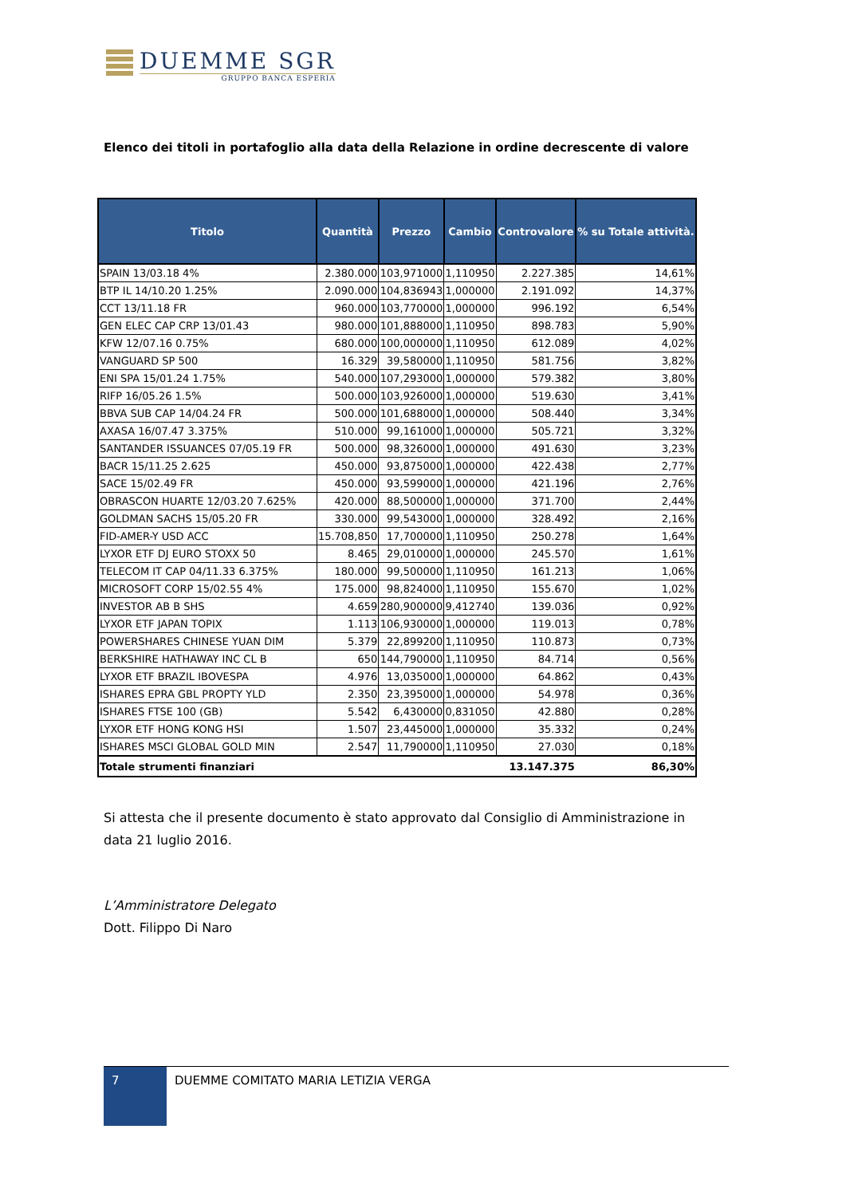DUEMME SGR
GRUPPO BANCA ESPERIA
Elenco dei titoli in portafoglio alla data della Relazione in ordine decrescente di valore
| Titolo | Quantità | Prezzo | Cambio | Controvalore | % su Totale attività. |
| --- | --- | --- | --- | --- | --- |
| SPAIN 13/03.18 4% | 2.380.000 | 103,971000 | 1,110950 | 2.227.385 | 14,61% |
| BTP IL 14/10.20 1.25% | 2.090.000 | 104,836943 | 1,000000 | 2.191.092 | 14,37% |
| CCT 13/11.18 FR | 960.000 | 103,770000 | 1,000000 | 996.192 | 6,54% |
| GEN ELEC CAP CRP 13/01.43 | 980.000 | 101,888000 | 1,110950 | 898.783 | 5,90% |
| KFW 12/07.16 0.75% | 680.000 | 100,000000 | 1,110950 | 612.089 | 4,02% |
| VANGUARD SP 500 | 16.329 | 39,580000 | 1,110950 | 581.756 | 3,82% |
| ENI SPA 15/01.24 1.75% | 540.000 | 107,293000 | 1,000000 | 579.382 | 3,80% |
| RIFP 16/05.26 1.5% | 500.000 | 103,926000 | 1,000000 | 519.630 | 3,41% |
| BBVA SUB CAP 14/04.24 FR | 500.000 | 101,688000 | 1,000000 | 508.440 | 3,34% |
| AXASA 16/07.47 3.375% | 510.000 | 99,161000 | 1,000000 | 505.721 | 3,32% |
| SANTANDER ISSUANCES 07/05.19 FR | 500.000 | 98,326000 | 1,000000 | 491.630 | 3,23% |
| BACR 15/11.25 2.625 | 450.000 | 93,875000 | 1,000000 | 422.438 | 2,77% |
| SACE 15/02.49 FR | 450.000 | 93,599000 | 1,000000 | 421.196 | 2,76% |
| OBRASCON HUARTE 12/03.20 7.625% | 420.000 | 88,500000 | 1,000000 | 371.700 | 2,44% |
| GOLDMAN SACHS 15/05.20 FR | 330.000 | 99,543000 | 1,000000 | 328.492 | 2,16% |
| FID-AMER-Y USD ACC | 15.708,850 | 17,700000 | 1,110950 | 250.278 | 1,64% |
| LYXOR ETF DJ EURO STOXX 50 | 8.465 | 29,010000 | 1,000000 | 245.570 | 1,61% |
| TELECOM IT CAP 04/11.33 6.375% | 180.000 | 99,500000 | 1,110950 | 161.213 | 1,06% |
| MICROSOFT CORP 15/02.55 4% | 175.000 | 98,824000 | 1,110950 | 155.670 | 1,02% |
| INVESTOR AB B SHS | 4.659 | 280,900000 | 9,412740 | 139.036 | 0,92% |
| LYXOR ETF JAPAN TOPIX | 1.113 | 106,930000 | 1,000000 | 119.013 | 0,78% |
| POWERSHARES CHINESE YUAN DIM | 5.379 | 22,899200 | 1,110950 | 110.873 | 0,73% |
| BERKSHIRE HATHAWAY INC CL B | 650 | 144,790000 | 1,110950 | 84.714 | 0,56% |
| LYXOR ETF BRAZIL IBOVESPA | 4.976 | 13,035000 | 1,000000 | 64.862 | 0,43% |
| ISHARES EPRA GBL PROPTY YLD | 2.350 | 23,395000 | 1,000000 | 54.978 | 0,36% |
| ISHARES FTSE 100 (GB) | 5.542 | 6,430000 | 0,831050 | 42.880 | 0,28% |
| LYXOR ETF HONG KONG HSI | 1.507 | 23,445000 | 1,000000 | 35.332 | 0,24% |
| ISHARES MSCI GLOBAL GOLD MIN | 2.547 | 11,790000 | 1,110950 | 27.030 | 0,18% |
| Totale strumenti finanziari | | | | 13.147.375 | 86,30% |
Si attesta che il presente documento è stato approvato dal Consiglio di Amministrazione in data 21 luglio 2016.
L’Amministratore Delegato
Dott. Filippo Di Naro
7
DUEMME COMITATO MARIA LETIZIA VERGA